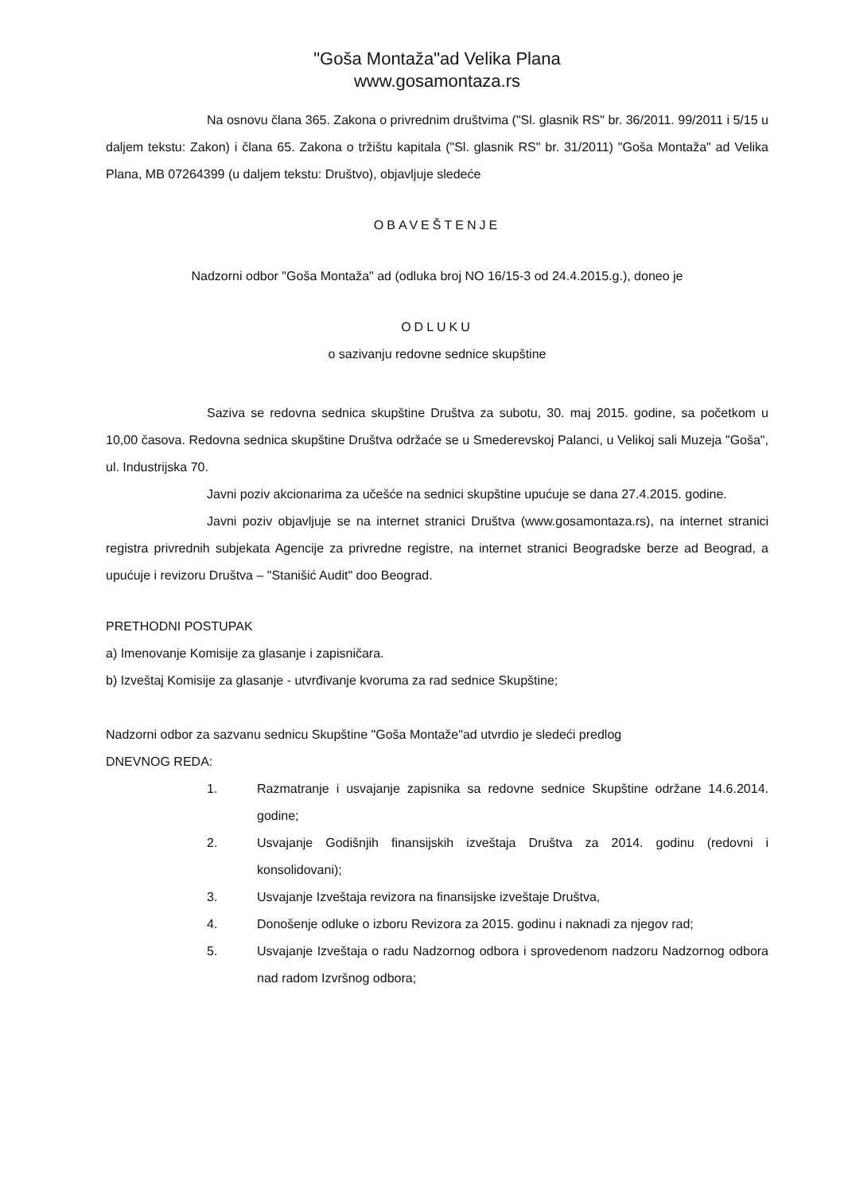"Goša Montaža"ad Velika Plana
www.gosamontaza.rs
Na osnovu člana 365. Zakona o privrednim društvima ("Sl. glasnik RS" br. 36/2011. 99/2011 i 5/15 u daljem tekstu: Zakon) i člana 65. Zakona o tržištu kapitala ("Sl. glasnik RS" br. 31/2011) "Goša Montaža" ad Velika Plana, MB 07264399 (u daljem tekstu: Društvo), objavljuje sledeće
OBAVEŠTENJE
Nadzorni odbor "Goša Montaža" ad (odluka broj NO 16/15-3 od 24.4.2015.g.), doneo je
ODLUKU
o sazivanju redovne sednice skupštine
Saziva se redovna sednica skupštine Društva za subotu, 30. maj 2015. godine, sa početkom u 10,00 časova. Redovna sednica skupštine Društva održaće se u Smederevskoj Palanci, u Velikoj sali Muzeja "Goša", ul. Industrijska 70.
Javni poziv akcionarima za učešće na sednici skupštine upućuje se dana 27.4.2015. godine.
Javni poziv objavljuje se na internet stranici Društva (www.gosamontaza.rs), na internet stranici registra privrednih subjekata Agencije za privredne registre, na internet stranici Beogradske berze ad Beograd, a upućuje i revizoru Društva – "Stanišić Audit" doo Beograd.
PRETHODNI POSTUPAK
a) Imenovanje Komisije za glasanje i zapisničara.
b) Izveštaj Komisije za glasanje - utvrđivanje kvoruma za rad sednice Skupštine;
Nadzorni odbor za sazvanu sednicu Skupštine "Goša Montaže"ad utvrdio je sledeći predlog
DNEVNOG REDA:
1. Razmatranje i usvajanje zapisnika sa redovne sednice Skupštine održane 14.6.2014. godine;
2. Usvajanje Godišnjih finansijskih izveštaja Društva za 2014. godinu (redovni i konsolidovani);
3. Usvajanje Izveštaja revizora na finansijske izveštaje Društva,
4. Donošenje odluke o izboru Revizora za 2015. godinu i naknadi za njegov rad;
5. Usvajanje Izveštaja o radu Nadzornog odbora i sprovedenom nadzoru Nadzornog odbora nad radom Izvršnog odbora;